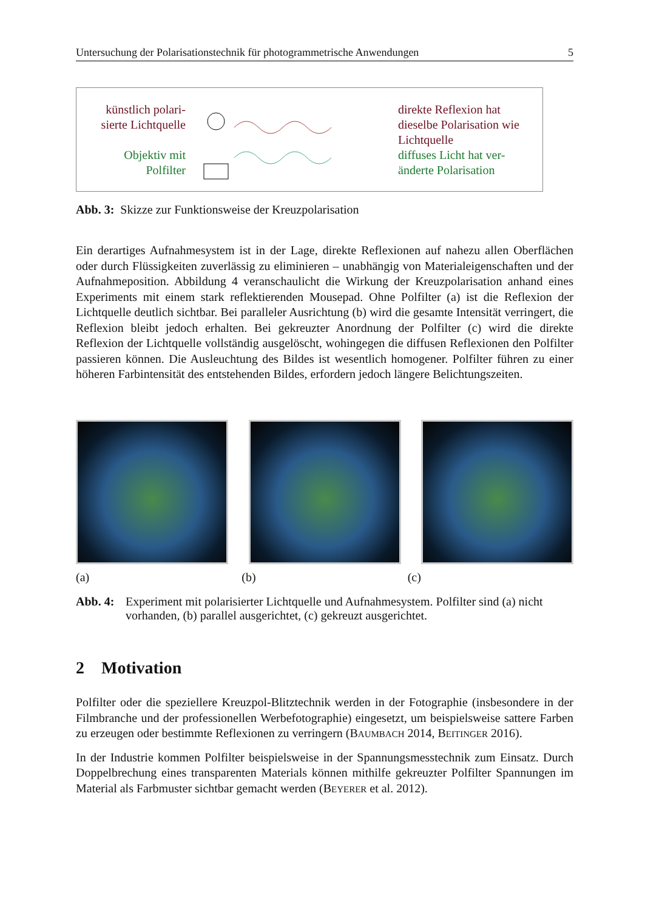Untersuchung der Polarisationstechnik für photogrammetrische Anwendungen 5
künstlich polari-
sierte Lichtquelle
Objektiv mit
Polfilter
direkte Reflexion hat dieselbe Polarisation wie Lichtquelle
diffuses Licht hat ver-
änderte Polarisation
Abb. 3: Skizze zur Funktionsweise der Kreuzpolarisation
Ein derartiges Aufnahmesystem ist in der Lage, direkte Reflexionen auf nahezu allen Oberflächen oder durch Flüssigkeiten zuverlässig zu eliminieren – unabhängig von Materialeigenschaften und der Aufnahmeposition. Abbildung 4 veranschaulicht die Wirkung der Kreuzpolarisation anhand eines Experiments mit einem stark reflektierenden Mousepad. Ohne Polfilter (a) ist die Reflexion der Lichtquelle deutlich sichtbar. Bei paralleler Ausrichtung (b) wird die gesamte Intensität verringert, die Reflexion bleibt jedoch erhalten. Bei gekreuzter Anordnung der Polfilter (c) wird die direkte Reflexion der Lichtquelle vollständig ausgelöscht, wohingegen die diffusen Reflexionen den Polfilter passieren können. Die Ausleuchtung des Bildes ist wesentlich homogener. Polfilter führen zu einer höheren Farbintensität des entstehenden Bildes, erfordern jedoch längere Belichtungszeiten.
(a) (b) (c)
Abb. 4: Experiment mit polarisierter Lichtquelle und Aufnahmesystem. Polfilter sind (a) nicht vorhanden, (b) parallel ausgerichtet, (c) gekreuzt ausgerichtet.
2 Motivation
Polfilter oder die speziellere Kreuzpol-Blitztechnik werden in der Fotographie (insbesondere in der Filmbranche und der professionellen Werbefotographie) eingesetzt, um beispielsweise sattere Farben zu erzeugen oder bestimmte Reflexionen zu verringern (BAUMBACH 2014, BEITINGER 2016).
In der Industrie kommen Polfilter beispielsweise in der Spannungsmesstechnik zum Einsatz. Durch Doppelbrechung eines transparenten Materials können mithilfe gekreuzter Polfilter Spannungen im Material als Farbmuster sichtbar gemacht werden (BEYERER et al. 2012).